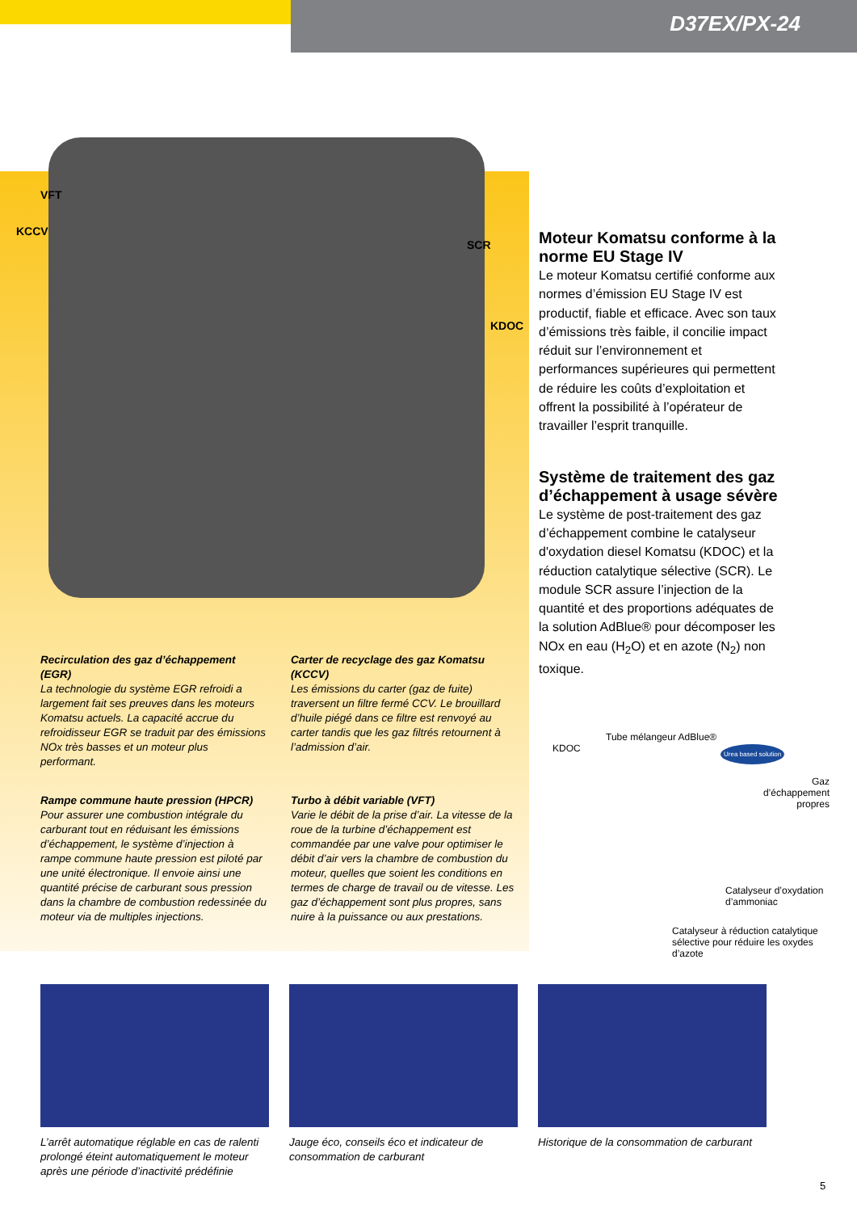D37EX/PX-24
VFT
KCCV
SCR
KDOC
Recirculation des gaz d’échappement (EGR)
La technologie du système EGR refroidi a largement fait ses preuves dans les moteurs Komatsu actuels. La capacité accrue du refroidisseur EGR se traduit par des émissions NOx très basses et un moteur plus performant.
Carter de recyclage des gaz Komatsu (KCCV)
Les émissions du carter (gaz de fuite) traversent un filtre fermé CCV. Le brouillard d’huile piégé dans ce filtre est renvoyé au carter tandis que les gaz filtrés retournent à l’admission d’air.
Rampe commune haute pression (HPCR)
Pour assurer une combustion intégrale du carburant tout en réduisant les émissions d’échappement, le système d’injection à rampe commune haute pression est piloté par une unité électronique. Il envoie ainsi une quantité précise de carburant sous pression dans la chambre de combustion redessinée du moteur via de multiples injections.
Turbo à débit variable (VFT)
Varie le débit de la prise d’air. La vitesse de la roue de la turbine d’échappement est commandée par une valve pour optimiser le débit d’air vers la chambre de combustion du moteur, quelles que soient les conditions en termes de charge de travail ou de vitesse. Les gaz d’échappement sont plus propres, sans nuire à la puissance ou aux prestations.
Moteur Komatsu conforme à la norme EU Stage IV
Le moteur Komatsu certifié conforme aux normes d’émission EU Stage IV est productif, fiable et efficace. Avec son taux d’émissions très faible, il concilie impact réduit sur l’environnement et performances supérieures qui permettent de réduire les coûts d’exploitation et offrent la possibilité à l’opérateur de travailler l’esprit tranquille.
Système de traitement des gaz d’échappement à usage sévère
Le système de post-traitement des gaz d’échappement combine le catalyseur d'oxydation diesel Komatsu (KDOC) et la réduction catalytique sélective (SCR). Le module SCR assure l’injection de la quantité et des proportions adéquates de la solution AdBlue® pour décomposer les NOx en eau (H<sub>2</sub>O) et en azote (N<sub>2</sub>) non toxique.
KDOC
Tube mélangeur AdBlue®
Urea based solution
Gaz d’échappement propres
Catalyseur d’oxydation d’ammoniac
Catalyseur à réduction catalytique sélective pour réduire les oxydes d’azote
L’arrêt automatique réglable en cas de ralenti prolongé éteint automatiquement le moteur après une période d’inactivité prédéfinie
Jauge éco, conseils éco et indicateur de consommation de carburant
Historique de la consommation de carburant
5